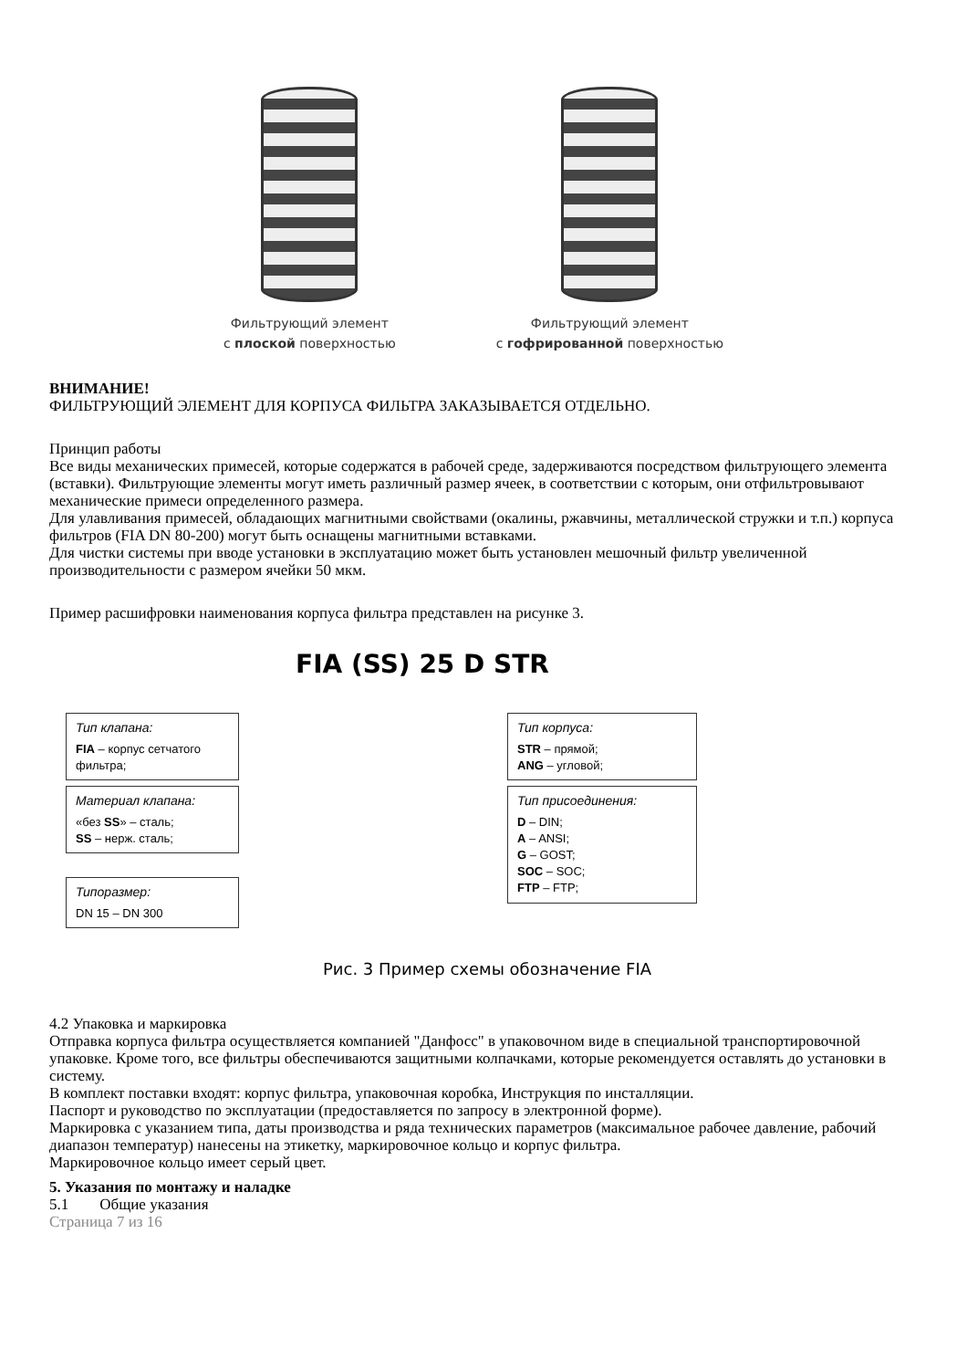Фильтрующий элемент
с плоской поверхностью
Фильтрующий элемент
с гофрированной поверхностью
ВНИМАНИЕ!
ФИЛЬТРУЮЩИЙ ЭЛЕМЕНТ ДЛЯ КОРПУСА ФИЛЬТРА ЗАКАЗЫВАЕТСЯ ОТДЕЛЬНО.
Принцип работы
Все виды механических примесей, которые содержатся в рабочей среде, задерживаются посредством фильтрующего элемента (вставки). Фильтрующие элементы могут иметь различный размер ячеек, в соответствии с которым, они отфильтровывают механические примеси определенного размера.
Для улавливания примесей, обладающих магнитными свойствами (окалины, ржавчины, металлической стружки и т.п.) корпуса фильтров (FIA DN 80-200) могут быть оснащены магнитными вставками.
Для чистки системы при вводе установки в эксплуатацию может быть установлен мешочный фильтр увеличенной производительности с размером ячейки 50 мкм.
Пример расшифровки наименования корпуса фильтра представлен на рисунке 3.
FIA (SS) 25 D STR
Тип клапана:
FIA – корпус сетчатого фильтра;
Материал клапана:
«без SS» – сталь;
SS – нерж. сталь;
Типоразмер:
DN 15 – DN 300
Тип корпуса:
STR – прямой;
ANG – угловой;
Тип присоединения:
D – DIN;
A – ANSI;
G – GOST;
SOC – SOC;
FTP – FTP;
Рис. 3 Пример схемы обозначение FIA
4.2 Упаковка и маркировка
Отправка корпуса фильтра осуществляется компанией "Данфосс" в упаковочном виде в специальной транспортировочной упаковке. Кроме того, все фильтры обеспечиваются защитными колпачками, которые рекомендуется оставлять до установки в систему.
В комплект поставки входят: корпус фильтра, упаковочная коробка, Инструкция по инсталляции.
Паспорт и руководство по эксплуатации (предоставляется по запросу в электронной форме).
Маркировка с указанием типа, даты производства и ряда технических параметров (максимальное рабочее давление, рабочий диапазон температур) нанесены на этикетку, маркировочное кольцо и корпус фильтра.
Маркировочное кольцо имеет серый цвет.
5. Указания по монтажу и наладке
5.1 Общие указания
Страница 7 из 16